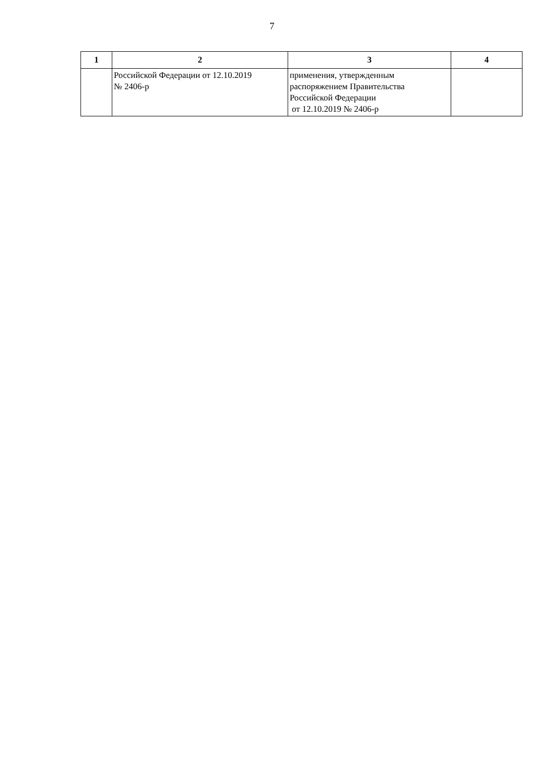7
| 1 | 2 | 3 | 4 |
| --- | --- | --- | --- |
| | Российской Федерации от 12.10.2019 № 2406-р | применения, утвержденным распоряжением Правительства Российской Федерации от 12.10.2019 № 2406-р | |